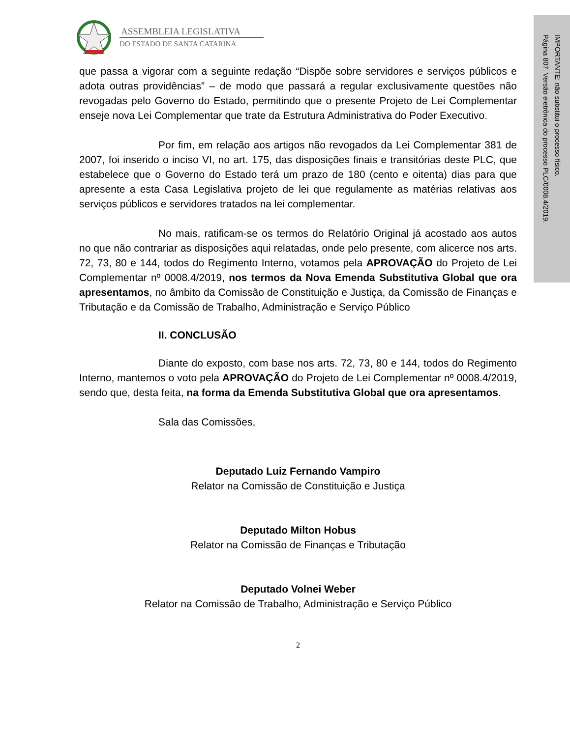ASSEMBLEIA LEGISLATIVA
DO ESTADO DE SANTA CATARINA
que passa a vigorar com a seguinte redação “Dispõe sobre servidores e serviços públicos e adota outras providências” – de modo que passará a regular exclusivamente questões não revogadas pelo Governo do Estado, permitindo que o presente Projeto de Lei Complementar enseje nova Lei Complementar que trate da Estrutura Administrativa do Poder Executivo.
Por fim, em relação aos artigos não revogados da Lei Complementar 381 de 2007, foi inserido o inciso VI, no art. 175, das disposições finais e transitórias deste PLC, que estabelece que o Governo do Estado terá um prazo de 180 (cento e oitenta) dias para que apresente a esta Casa Legislativa projeto de lei que regulamente as matérias relativas aos serviços públicos e servidores tratados na lei complementar.
No mais, ratificam-se os termos do Relatório Original já acostado aos autos no que não contrariar as disposições aqui relatadas, onde pelo presente, com alicerce nos arts. 72, 73, 80 e 144, todos do Regimento Interno, votamos pela APROVAÇÃO do Projeto de Lei Complementar nº 0008.4/2019, nos termos da Nova Emenda Substitutiva Global que ora apresentamos, no âmbito da Comissão de Constituição e Justiça, da Comissão de Finanças e Tributação e da Comissão de Trabalho, Administração e Serviço Público
II. CONCLUSÃO
Diante do exposto, com base nos arts. 72, 73, 80 e 144, todos do Regimento Interno, mantemos o voto pela APROVAÇÃO do Projeto de Lei Complementar nº 0008.4/2019, sendo que, desta feita, na forma da Emenda Substitutiva Global que ora apresentamos.
Sala das Comissões,
Deputado Luiz Fernando Vampiro
Relator na Comissão de Constituição e Justiça
Deputado Milton Hobus
Relator na Comissão de Finanças e Tributação
Deputado Volnei Weber
Relator na Comissão de Trabalho, Administração e Serviço Público
2
Página 807. Versão eletrônica do processo PLC/0008.4/2019.
IMPORTANTE: não substitui o processo físico.